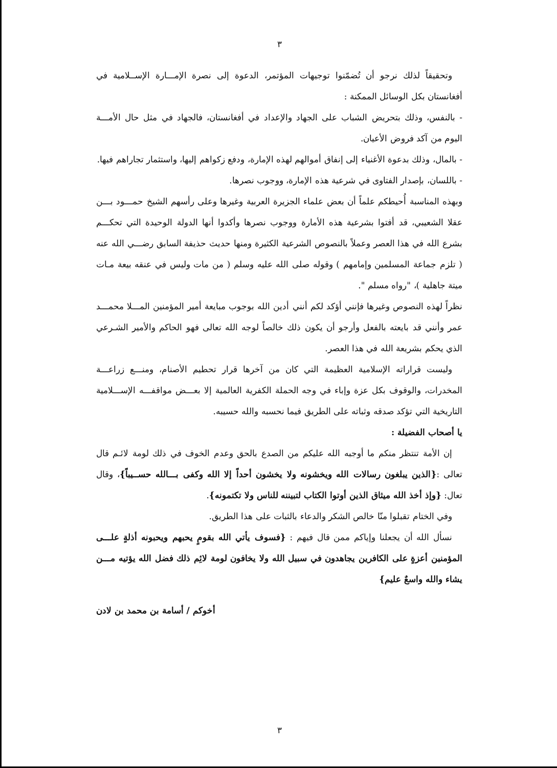٣
وتحقيقاً لذلك نرجو أن تُضمّنوا توجيهات المؤتمر، الدعوة إلى نصرة الإمـــارة الإســلامية في أفغانستان بكل الوسائل الممكنة :
- بالنفس، وذلك بتحريض الشباب على الجهاد والإعداد في أفغانستان، فالجهاد في مثل حال الأمـــة اليوم من آكد فروض الأعيان.
- بالمال، وذلك بدعوة الأغنياء إلى إنفاق أموالهم لهذه الإمارة، ودفع زكواهم إليها، واستثمار تجاراهم فيها.
- باللسان، بإصدار الفتاوى في شرعية هذه الإمارة، ووجوب نصرها.
وبهذه المناسبة أُحيطكم علماً أن بعض علماء الجزيرة العربية وغيرها وعلى رأسهم الشيخ حمـــود بـــن عقلا الشعيبي، قد أفتوا بشرعية هذه الأمارة ووجوب نصرها وأكدوا أنها الدولة الوحيدة التي تحكـــم بشرع الله في هذا العصر وعملاً بالنصوص الشرعية الكثيرة ومنها حديث حذيفة السابق رضـــي الله عنه ( تلزم جماعة المسلمين وإمامهم ) وقوله صلى الله عليه وسلم ( من مات وليس في عنقه بيعة مـات ميتة جاهلية )، "رواه مسلم ".
نظراً لهذه النصوص وغيرها فإنني أؤكد لكم أنني أدين الله بوجوب مبايعة أمير المؤمنين المـــلا محمـــد عمر وأنني قد بايعته بالفعل وأرجو أن يكون ذلك خالصاً لوجه الله تعالى فهو الحاكم والأمير الشـرعي الذي يحكم بشريعة الله في هذا العصر.
وليست قراراته الإسلامية العظيمة التي كان من آخرها قرار تحطيم الأصنام، ومنـــع زراعـــة المخدرات، والوقوف بكل عزة وإباء في وجه الحملة الكفرية العالمية إلا بعـــض مواقفـــه الإســـلامية التاريخية التي تؤكد صدقه وثباته على الطريق فيما نحسبه والله حسيبه.
يا أصحاب الفضيلة :
إن الأمة تنتظر منكم ما أوجبه الله عليكم من الصدع بالحق وعدم الخوف في ذلك لومة لائـم قال تعالى :{الذين يبلغون رسالات الله ويخشونه ولا يخشون أحداً إلا الله وكفى بـــالله حســيباً}، وقال تعال: {وإذ أخذ الله ميثاق الذين أوتوا الكتاب لتبيننه للناس ولا تكتمونه}.
وفي الختام تقبلوا منّا خالص الشكر والدعاء بالثبات على هذا الطريق.
نسأل الله أن يجعلنا وإياكم ممن قال فيهم : {فسوف يأتي الله بقومٍ يحبهم ويحبونه أذلةٍ علـــى المؤمنين أعزةٍ على الكافرين يجاهدون في سبيل الله ولا يخافون لومة لائِم ذلك فضل الله يؤتيه مـــن يشاء والله واسعٌ عليم}
أخوكم / أسامة بن محمد بن لادن
٣